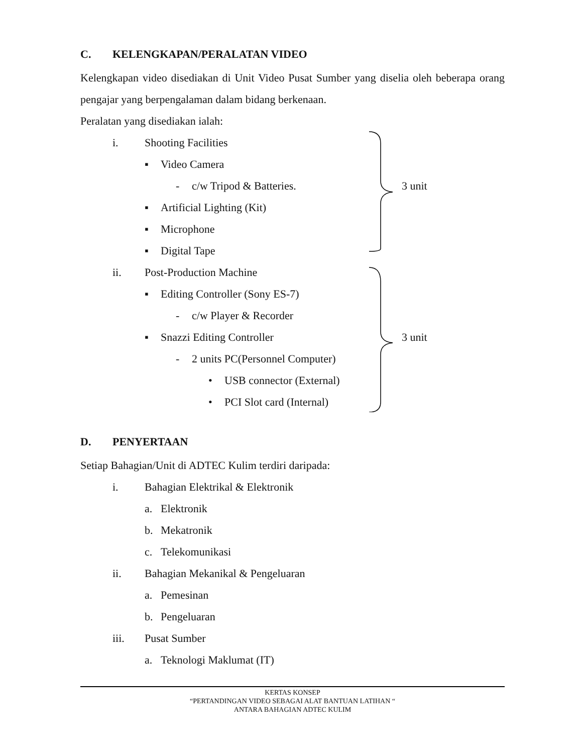C. KELENGKAPAN/PERALATAN VIDEO
Kelengkapan video disediakan di Unit Video Pusat Sumber yang diselia oleh beberapa orang pengajar yang berpengalaman dalam bidang berkenaan.
Peralatan yang disediakan ialah:
i. Shooting Facilities
▪ Video Camera
- c/w Tripod & Batteries. 3 unit
▪ Artificial Lighting (Kit)
▪ Microphone
▪ Digital Tape
ii. Post-Production Machine
▪ Editing Controller (Sony ES-7)
- c/w Player & Recorder
▪ Snazzi Editing Controller 3 unit
- 2 units PC(Personnel Computer)
• USB connector (External)
• PCI Slot card (Internal)
D. PENYERTAAN
Setiap Bahagian/Unit di ADTEC Kulim terdiri daripada:
i. Bahagian Elektrikal & Elektronik
a. Elektronik
b. Mekatronik
c. Telekomunikasi
ii. Bahagian Mekanikal & Pengeluaran
a. Pemesinan
b. Pengeluaran
iii. Pusat Sumber
a. Teknologi Maklumat (IT)
KERTAS KONSEP
“PERTANDINGAN VIDEO SEBAGAI ALAT BANTUAN LATIHAN “
ANTARA BAHAGIAN ADTEC KULIM